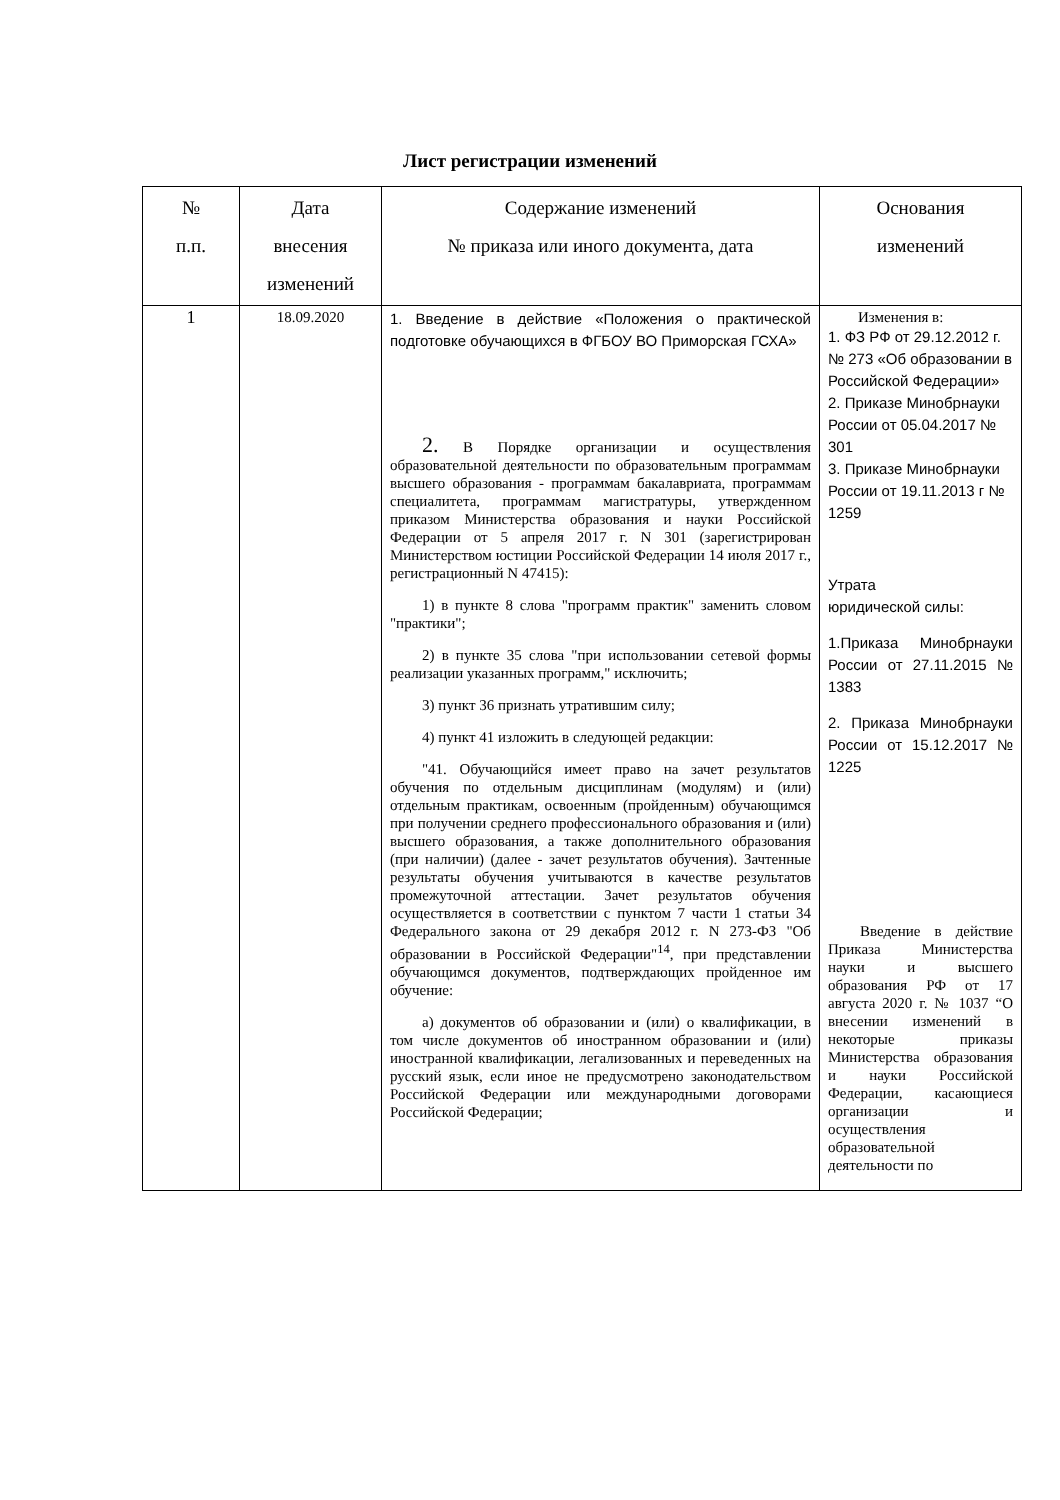Лист регистрации изменений
| № п.п. | Дата внесения изменений | Содержание изменений № приказа или иного документа, дата | Основания изменений |
| --- | --- | --- | --- |
| 1 | 18.09.2020 | 1. Введение в действие «Положения о практической подготовке обучающихся в ФГБОУ ВО Приморская ГСХА» 2. В Порядке организации и осуществления образовательной деятельности по образовательным программам высшего образования - программам бакалавриата, программам специалитета, программам магистратуры, утвержденном приказом Министерства образования и науки Российской Федерации от 5 апреля 2017 г. N 301 (зарегистрирован Министерством юстиции Российской Федерации 14 июля 2017 г., регистрационный N 47415): 1) в пункте 8 слова "программ практик" заменить словом "практики"; 2) в пункте 35 слова "при использовании сетевой формы реализации указанных программ," исключить; 3) пункт 36 признать утратившим силу; 4) пункт 41 изложить в следующей редакции: "41. Обучающийся имеет право на зачет результатов обучения по отдельным дисциплинам (модулям) и (или) отдельным практикам, освоенным (пройденным) обучающимся при получении среднего профессионального образования и (или) высшего образования, а также дополнительного образования (при наличии) (далее - зачет результатов обучения). Зачтенные результаты обучения учитываются в качестве результатов промежуточной аттестации. Зачет результатов обучения осуществляется в соответствии с пунктом 7 части 1 статьи 34 Федерального закона от 29 декабря 2012 г. N 273-ФЗ "Об образовании в Российской Федерации"<sup>14</sup>, при представлении обучающимся документов, подтверждающих пройденное им обучение: а) документов об образовании и (или) о квалификации, в том числе документов об иностранном образовании и (или) иностранной квалификации, легализованных и переведенных на русский язык, если иное не предусмотрено законодательством Российской Федерации или международными договорами Российской Федерации; | Изменения в: 1. ФЗ РФ от 29.12.2012 г. № 273 «Об образовании в Российской Федерации» 2. Приказе Минобрнауки России от 05.04.2017 № 301 3. Приказе Минобрнауки России от 19.11.2013 г № 1259 Утрата юридической силы: 1.Приказа Минобрнауки России от 27.11.2015 № 1383 2. Приказа Минобрнауки России от 15.12.2017 № 1225 Введение в действие Приказа Министерства науки и высшего образования РФ от 17 августа 2020 г. № 1037 “О внесении изменений в некоторые приказы Министерства образования и науки Российской Федерации, касающиеся организации и осуществления образовательной деятельности по |